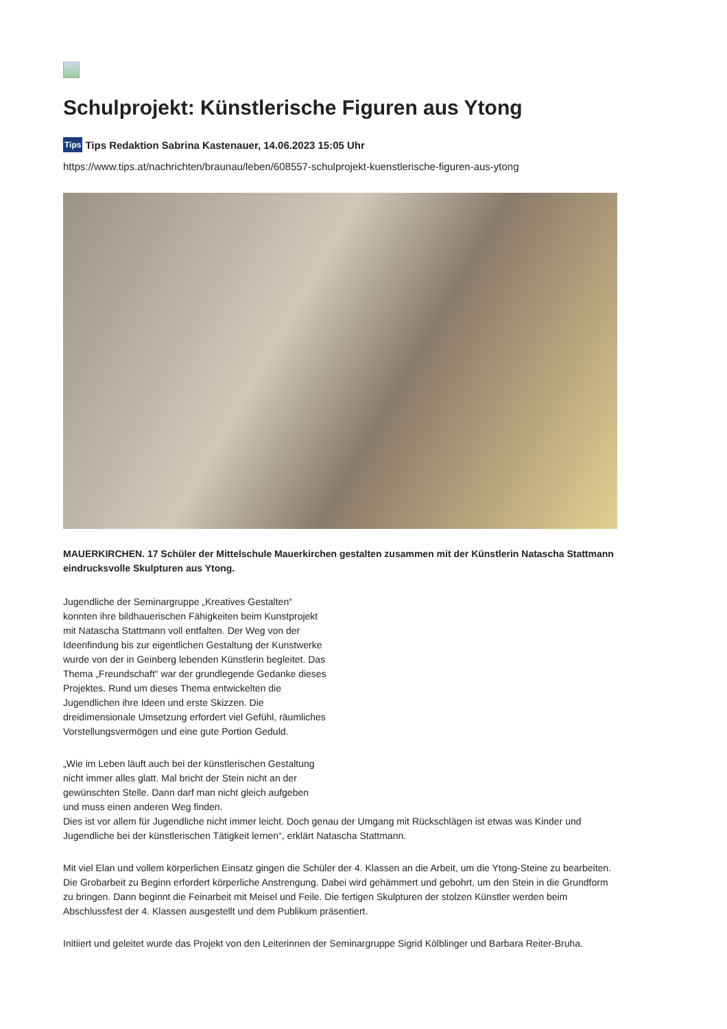Schulprojekt: Künstlerische Figuren aus Ytong
Tips Tips Redaktion Sabrina Kastenauer, 14.06.2023 15:05 Uhr
https://www.tips.at/nachrichten/braunau/leben/608557-schulprojekt-kuenstlerische-figuren-aus-ytong
MAUERKIRCHEN. 17 Schüler der Mittelschule Mauerkirchen gestalten zusammen mit der Künstlerin Natascha Stattmann eindrucksvolle Skulpturen aus Ytong.
Jugendliche der Seminargruppe „Kreatives Gestalten“ konnten ihre bildhauerischen Fähigkeiten beim Kunstprojekt mit Natascha Stattmann voll entfalten. Der Weg von der Ideenfindung bis zur eigentlichen Gestaltung der Kunstwerke wurde von der in Geinberg lebenden Künstlerin begleitet. Das Thema „Freundschaft“ war der grundlegende Gedanke dieses Projektes. Rund um dieses Thema entwickelten die Jugendlichen ihre Ideen und erste Skizzen. Die dreidimensionale Umsetzung erfordert viel Gefühl, räumliches Vorstellungsvermögen und eine gute Portion Geduld.
„Wie im Leben läuft auch bei der künstlerischen Gestaltung nicht immer alles glatt. Mal bricht der Stein nicht an der gewünschten Stelle. Dann darf man nicht gleich aufgeben und muss einen anderen Weg finden.
Dies ist vor allem für Jugendliche nicht immer leicht. Doch genau der Umgang mit Rückschlägen ist etwas was Kinder und Jugendliche bei der künstlerischen Tätigkeit lernen“, erklärt Natascha Stattmann.
Mit viel Elan und vollem körperlichen Einsatz gingen die Schüler der 4. Klassen an die Arbeit, um die Ytong-Steine zu bearbeiten. Die Grobarbeit zu Beginn erfordert körperliche Anstrengung. Dabei wird gehämmert und gebohrt, um den Stein in die Grundform zu bringen. Dann beginnt die Feinarbeit mit Meisel und Feile. Die fertigen Skulpturen der stolzen Künstler werden beim Abschlussfest der 4. Klassen ausgestellt und dem Publikum präsentiert.
Initiiert und geleitet wurde das Projekt von den Leiterinnen der Seminargruppe Sigrid Kölblinger und Barbara Reiter-Bruha.